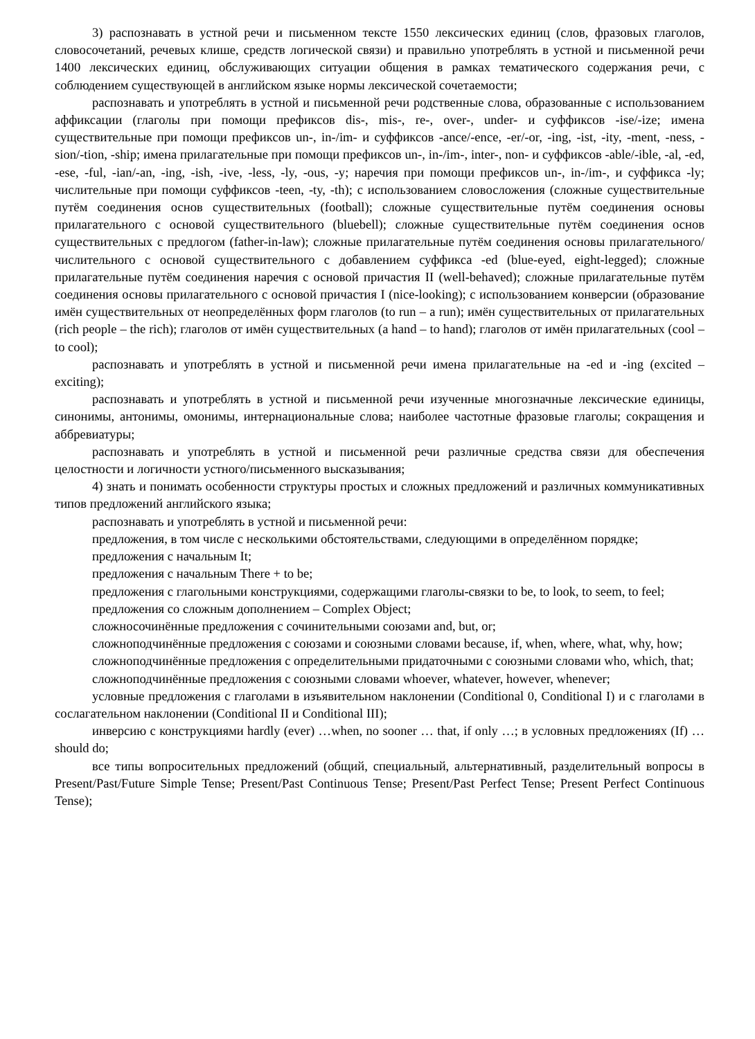3) распознавать в устной речи и письменном тексте 1550 лексических единиц (слов, фразовых глаголов, словосочетаний, речевых клише, средств логической связи) и правильно употреблять в устной и письменной речи 1400 лексических единиц, обслуживающих ситуации общения в рамках тематического содержания речи, с соблюдением существующей в английском языке нормы лексической сочетаемости;
распознавать и употреблять в устной и письменной речи родственные слова, образованные с использованием аффиксации (глаголы при помощи префиксов dis-, mis-, re-, over-, under- и суффиксов -ise/-ize; имена существительные при помощи префиксов un-, in-/im- и суффиксов -ance/-ence, -er/-or, -ing, -ist, -ity, -ment, -ness, -sion/-tion, -ship; имена прилагательные при помощи префиксов un-, in-/im-, inter-, non- и суффиксов -able/-ible, -al, -ed, -ese, -ful, -ian/-an, -ing, -ish, -ive, -less, -ly, -ous, -y; наречия при помощи префиксов un-, in-/im-, и суффикса -ly; числительные при помощи суффиксов -teen, -ty, -th); с использованием словосложения (сложные существительные путём соединения основ существительных (football); сложные существительные путём соединения основы прилагательного с основой существительного (bluebell); сложные существительные путём соединения основ существительных с предлогом (father-in-law); сложные прилагательные путём соединения основы прилагательного/числительного с основой существительного с добавлением суффикса -ed (blue-eyed, eight-legged); сложные прилагательные путём соединения наречия с основой причастия II (well-behaved); сложные прилагательные путём соединения основы прилагательного с основой причастия I (nice-looking); с использованием конверсии (образование имён существительных от неопределённых форм глаголов (to run – a run); имён существительных от прилагательных (rich people – the rich); глаголов от имён существительных (a hand – to hand); глаголов от имён прилагательных (cool – to cool);
распознавать и употреблять в устной и письменной речи имена прилагательные на -ed и -ing (excited – exciting);
распознавать и употреблять в устной и письменной речи изученные многозначные лексические единицы, синонимы, антонимы, омонимы, интернациональные слова; наиболее частотные фразовые глаголы; сокращения и аббревиатуры;
распознавать и употреблять в устной и письменной речи различные средства связи для обеспечения целостности и логичности устного/письменного высказывания;
4) знать и понимать особенности структуры простых и сложных предложений и различных коммуникативных типов предложений английского языка;
распознавать и употреблять в устной и письменной речи:
предложения, в том числе с несколькими обстоятельствами, следующими в определённом порядке;
предложения с начальным It;
предложения с начальным There + to be;
предложения с глагольными конструкциями, содержащими глаголы-связки to be, to look, to seem, to feel;
предложения со сложным дополнением – Complex Object;
сложносочинённые предложения с сочинительными союзами and, but, or;
сложноподчинённые предложения с союзами и союзными словами because, if, when, where, what, why, how;
сложноподчинённые предложения с определительными придаточными с союзными словами who, which, that;
сложноподчинённые предложения с союзными словами whoever, whatever, however, whenever;
условные предложения с глаголами в изъявительном наклонении (Conditional 0, Conditional I) и с глаголами в сослагательном наклонении (Conditional II и Conditional III);
инверсию с конструкциями hardly (ever) …when, no sooner … that, if only …; в условных предложениях (If) … should do;
все типы вопросительных предложений (общий, специальный, альтернативный, разделительный вопросы в Present/Past/Future Simple Tense; Present/Past Continuous Tense; Present/Past Perfect Tense; Present Perfect Continuous Tense);